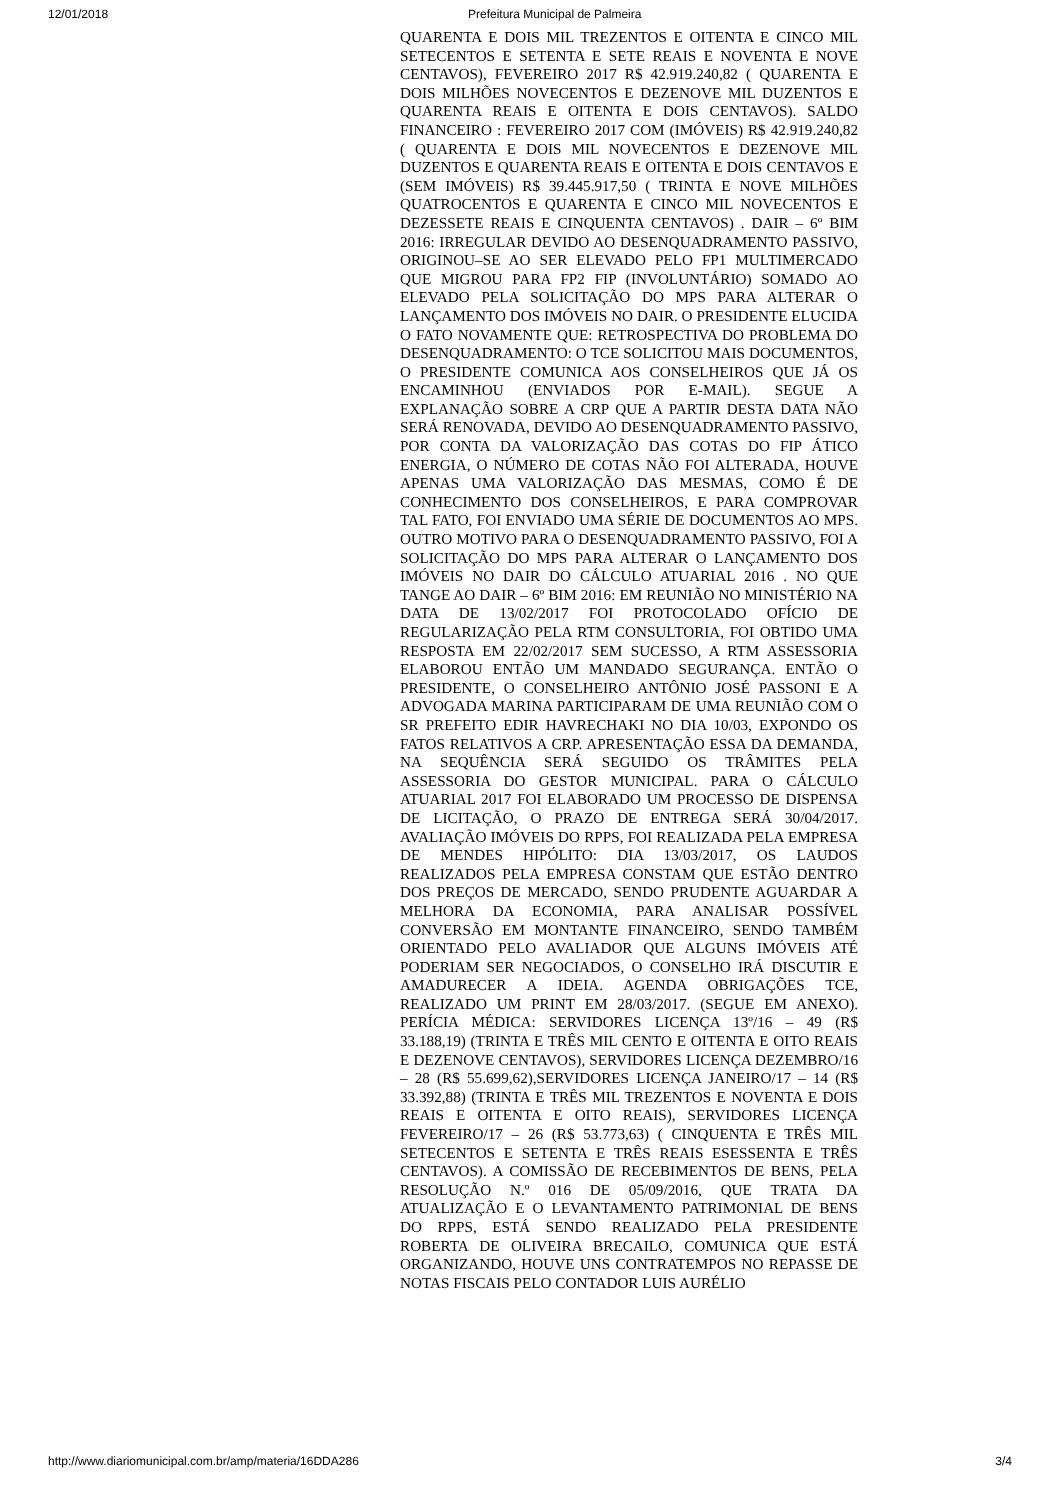12/01/2018 Prefeitura Municipal de Palmeira
QUARENTA E DOIS MIL TREZENTOS E OITENTA E CINCO MIL SETECENTOS E SETENTA E SETE REAIS E NOVENTA E NOVE CENTAVOS), FEVEREIRO 2017 R$ 42.919.240,82 ( QUARENTA E DOIS MILHÕES NOVECENTOS E DEZENOVE MIL DUZENTOS E QUARENTA REAIS E OITENTA E DOIS CENTAVOS). SALDO FINANCEIRO : FEVEREIRO 2017 COM (IMÓVEIS) R$ 42.919.240,82 ( QUARENTA E DOIS MIL NOVECENTOS E DEZENOVE MIL DUZENTOS E QUARENTA REAIS E OITENTA E DOIS CENTAVOS E (SEM IMÓVEIS) R$ 39.445.917,50 ( TRINTA E NOVE MILHÕES QUATROCENTOS E QUARENTA E CINCO MIL NOVECENTOS E DEZESSETE REAIS E CINQUENTA CENTAVOS) . DAIR – 6º BIM 2016: IRREGULAR DEVIDO AO DESENQUADRAMENTO PASSIVO, ORIGINOU–SE AO SER ELEVADO PELO FP1 MULTIMERCADO QUE MIGROU PARA FP2 FIP (INVOLUNTÁRIO) SOMADO AO ELEVADO PELA SOLICITAÇÃO DO MPS PARA ALTERAR O LANÇAMENTO DOS IMÓVEIS NO DAIR. O PRESIDENTE ELUCIDA O FATO NOVAMENTE QUE: RETROSPECTIVA DO PROBLEMA DO DESENQUADRAMENTO: O TCE SOLICITOU MAIS DOCUMENTOS, O PRESIDENTE COMUNICA AOS CONSELHEIROS QUE JÁ OS ENCAMINHOU (ENVIADOS POR E-MAIL). SEGUE A EXPLANAÇÃO SOBRE A CRP QUE A PARTIR DESTA DATA NÃO SERÁ RENOVADA, DEVIDO AO DESENQUADRAMENTO PASSIVO, POR CONTA DA VALORIZAÇÃO DAS COTAS DO FIP ÁTICO ENERGIA, O NÚMERO DE COTAS NÃO FOI ALTERADA, HOUVE APENAS UMA VALORIZAÇÃO DAS MESMAS, COMO É DE CONHECIMENTO DOS CONSELHEIROS, E PARA COMPROVAR TAL FATO, FOI ENVIADO UMA SÉRIE DE DOCUMENTOS AO MPS. OUTRO MOTIVO PARA O DESENQUADRAMENTO PASSIVO, FOI A SOLICITAÇÃO DO MPS PARA ALTERAR O LANÇAMENTO DOS IMÓVEIS NO DAIR DO CÁLCULO ATUARIAL 2016 . NO QUE TANGE AO DAIR – 6º BIM 2016: EM REUNIÃO NO MINISTÉRIO NA DATA DE 13/02/2017 FOI PROTOCOLADO OFÍCIO DE REGULARIZAÇÃO PELA RTM CONSULTORIA, FOI OBTIDO UMA RESPOSTA EM 22/02/2017 SEM SUCESSO, A RTM ASSESSORIA ELABOROU ENTÃO UM MANDADO SEGURANÇA. ENTÃO O PRESIDENTE, O CONSELHEIRO ANTÔNIO JOSÉ PASSONI E A ADVOGADA MARINA PARTICIPARAM DE UMA REUNIÃO COM O SR PREFEITO EDIR HAVRECHAKI NO DIA 10/03, EXPONDO OS FATOS RELATIVOS A CRP. APRESENTAÇÃO ESSA DA DEMANDA, NA SEQUÊNCIA SERÁ SEGUIDO OS TRÂMITES PELA ASSESSORIA DO GESTOR MUNICIPAL. PARA O CÁLCULO ATUARIAL 2017 FOI ELABORADO UM PROCESSO DE DISPENSA DE LICITAÇÃO, O PRAZO DE ENTREGA SERÁ 30/04/2017. AVALIAÇÃO IMÓVEIS DO RPPS, FOI REALIZADA PELA EMPRESA DE MENDES HIPÓLITO: DIA 13/03/2017, OS LAUDOS REALIZADOS PELA EMPRESA CONSTAM QUE ESTÃO DENTRO DOS PREÇOS DE MERCADO, SENDO PRUDENTE AGUARDAR A MELHORA DA ECONOMIA, PARA ANALISAR POSSÍVEL CONVERSÃO EM MONTANTE FINANCEIRO, SENDO TAMBÉM ORIENTADO PELO AVALIADOR QUE ALGUNS IMÓVEIS ATÉ PODERIAM SER NEGOCIADOS, O CONSELHO IRÁ DISCUTIR E AMADURECER A IDEIA. AGENDA OBRIGAÇÕES TCE, REALIZADO UM PRINT EM 28/03/2017. (SEGUE EM ANEXO). PERÍCIA MÉDICA: SERVIDORES LICENÇA 13º/16 – 49 (R$ 33.188,19) (TRINTA E TRÊS MIL CENTO E OITENTA E OITO REAIS E DEZENOVE CENTAVOS), SERVIDORES LICENÇA DEZEMBRO/16 – 28 (R$ 55.699,62),SERVIDORES LICENÇA JANEIRO/17 – 14 (R$ 33.392,88) (TRINTA E TRÊS MIL TREZENTOS E NOVENTA E DOIS REAIS E OITENTA E OITO REAIS), SERVIDORES LICENÇA FEVEREIRO/17 – 26 (R$ 53.773,63) ( CINQUENTA E TRÊS MIL SETECENTOS E SETENTA E TRÊS REAIS ESESSENTA E TRÊS CENTAVOS). A COMISSÃO DE RECEBIMENTOS DE BENS, PELA RESOLUÇÃO N.º 016 DE 05/09/2016, QUE TRATA DA ATUALIZAÇÃO E O LEVANTAMENTO PATRIMONIAL DE BENS DO RPPS, ESTÁ SENDO REALIZADO PELA PRESIDENTE ROBERTA DE OLIVEIRA BRECAILO, COMUNICA QUE ESTÁ ORGANIZANDO, HOUVE UNS CONTRATEMPOS NO REPASSE DE NOTAS FISCAIS PELO CONTADOR LUIS AURÉLIO
http://www.diariomunicipal.com.br/amp/materia/16DDA286 3/4